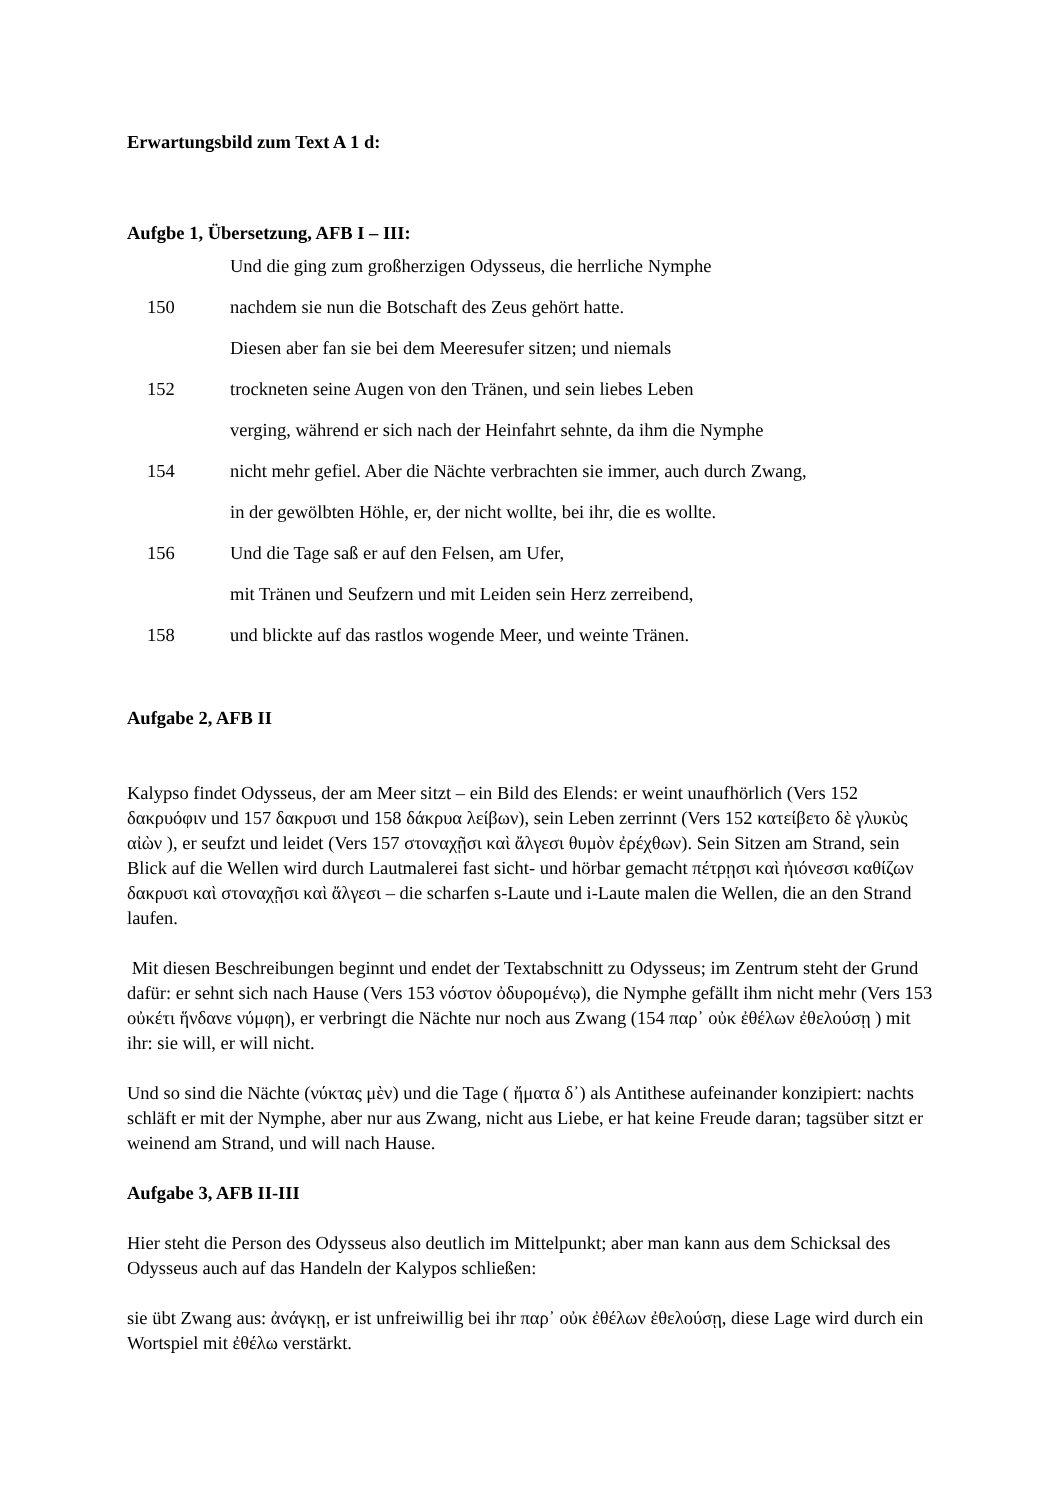Erwartungsbild zum Text A 1 d:
Aufgbe 1, Übersetzung, AFB I – III:
Und die ging zum großherzigen Odysseus, die herrliche Nymphe
150 nachdem sie nun die Botschaft des Zeus gehört hatte.
Diesen aber fan sie bei dem Meeresufer sitzen; und niemals
152 trockneten seine Augen von den Tränen, und sein liebes Leben
verging, während er sich nach der Heinfahrt sehnte, da ihm die Nymphe
154 nicht mehr gefiel. Aber die Nächte verbrachten sie immer, auch durch Zwang,
in der gewölbten Höhle, er, der nicht wollte, bei ihr, die es wollte.
156 Und die Tage saß er auf den Felsen, am Ufer,
mit Tränen und Seufzern und mit Leiden sein Herz zerreibend,
158 und blickte auf das rastlos wogende Meer, und weinte Tränen.
Aufgabe 2, AFB II
Kalypso findet Odysseus, der am Meer sitzt – ein Bild des Elends: er weint unaufhörlich (Vers 152 δακρυόφιν und 157 δακρυσι und 158 δάκρυα λείβων), sein Leben zerrinnt (Vers 152 κατείβετο δὲ γλυκὺς αἰὼν ), er seufzt und leidet (Vers 157 στοναχῇσι καὶ ἄλγεσι θυμὸν ἐρέχθων). Sein Sitzen am Strand, sein Blick auf die Wellen wird durch Lautmalerei fast sicht- und hörbar gemacht πέτρῃσι καὶ ἠιόνεσσι καθίζων δακρυσι καὶ στοναχῇσι καὶ ἄλγεσι – die scharfen s-Laute und i-Laute malen die Wellen, die an den Strand laufen.
Mit diesen Beschreibungen beginnt und endet der Textabschnitt zu Odysseus; im Zentrum steht der Grund dafür: er sehnt sich nach Hause (Vers 153 νόστον ὀδυρομένῳ), die Nymphe gefällt ihm nicht mehr (Vers 153 οὐκέτι ἥνδανε νύμφη), er verbringt die Nächte nur noch aus Zwang (154 παρ᾽ οὐκ ἐθέλων ἐθελούσῃ ) mit ihr: sie will, er will nicht.
Und so sind die Nächte (νύκτας μὲν) und die Tage ( ἤματα δ᾽) als Antithese aufeinander konzipiert: nachts schläft er mit der Nymphe, aber nur aus Zwang, nicht aus Liebe, er hat keine Freude daran; tagsüber sitzt er weinend am Strand, und will nach Hause.
Aufgabe 3, AFB II-III
Hier steht die Person des Odysseus also deutlich im Mittelpunkt; aber man kann aus dem Schicksal des Odysseus auch auf das Handeln der Kalypos schließen:
sie übt Zwang aus: ἀνάγκῃ, er ist unfreiwillig bei ihr παρ᾽ οὐκ ἐθέλων ἐθελούσῃ, diese Lage wird durch ein Wortspiel mit ἐθέλω verstärkt.